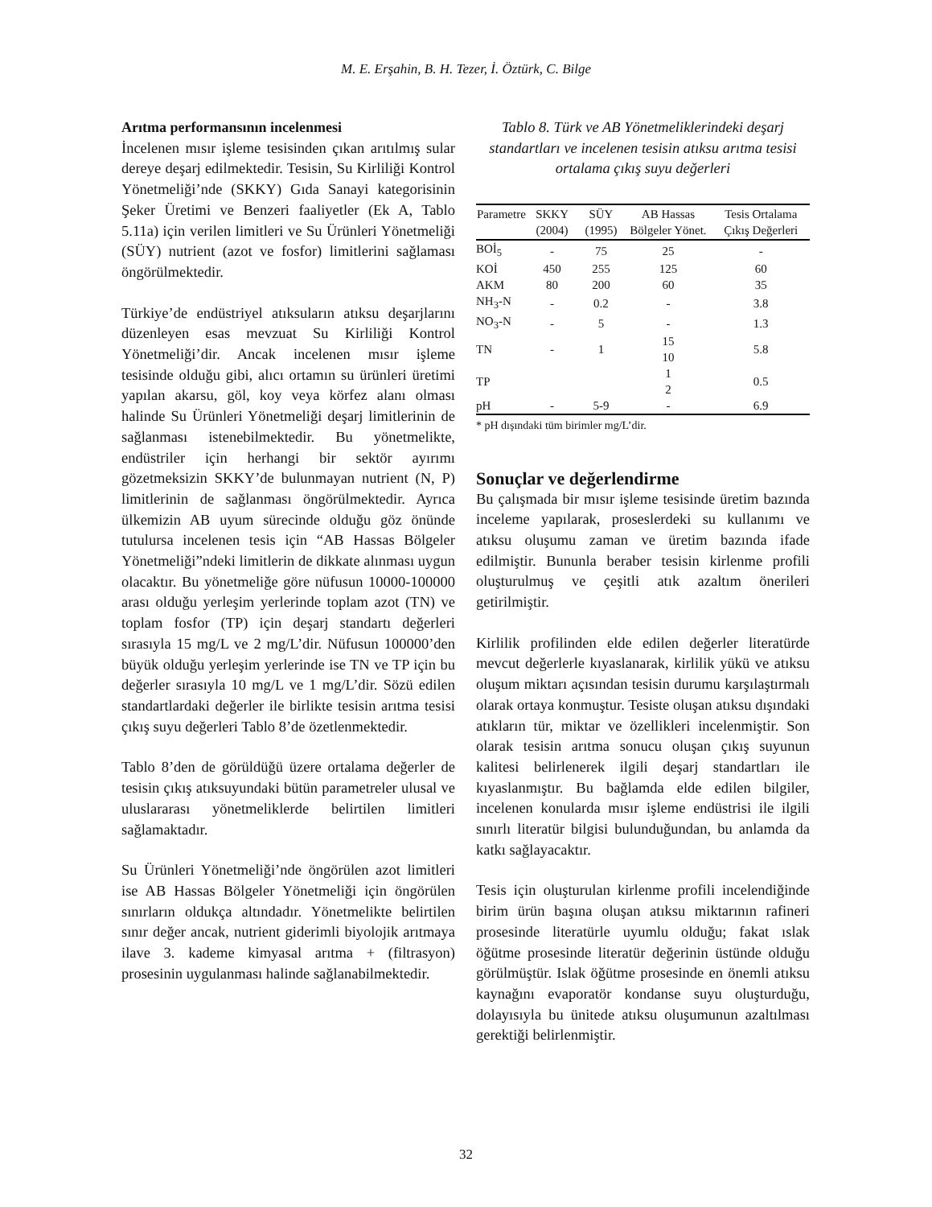M. E. Erşahin, B. H. Tezer, İ. Öztürk, C. Bilge
Arıtma performansının incelenmesi
İncelenen mısır işleme tesisinden çıkan arıtılmış sular dereye deşarj edilmektedir. Tesisin, Su Kirliliği Kontrol Yönetmeliği’nde (SKKY) Gıda Sanayi kategorisinin Şeker Üretimi ve Benzeri faaliyetler (Ek A, Tablo 5.11a) için verilen limitleri ve Su Ürünleri Yönetmeliği (SÜY) nutrient (azot ve fosfor) limitlerini sağlaması öngörülmektedir.
Türkiye’de endüstriyel atıksuların atıksu deşarjlarını düzenleyen esas mevzuat Su Kirliliği Kontrol Yönetmeliği’dir. Ancak incelenen mısır işleme tesisinde olduğu gibi, alıcı ortamın su ürünleri üretimi yapılan akarsu, göl, koy veya körfez alanı olması halinde Su Ürünleri Yönetmeliği deşarj limitlerinin de sağlanması istenebilmektedir. Bu yönetmelikte, endüstriler için herhangi bir sektör ayırımı gözetmeksizin SKKY’de bulunmayan nutrient (N, P) limitlerinin de sağlanması öngörülmektedir. Ayrıca ülkemizin AB uyum sürecinde olduğu göz önünde tutulursa incelenen tesis için “AB Hassas Bölgeler Yönetmeliği”ndeki limitlerin de dikkate alınması uygun olacaktır. Bu yönetmeliğe göre nüfusun 10000-100000 arası olduğu yerleşim yerlerinde toplam azot (TN) ve toplam fosfor (TP) için deşarj standartı değerleri sırasıyla 15 mg/L ve 2 mg/L’dir. Nüfusun 100000’den büyük olduğu yerleşim yerlerinde ise TN ve TP için bu değerler sırasıyla 10 mg/L ve 1 mg/L’dir. Sözü edilen standartlardaki değerler ile birlikte tesisin arıtma tesisi çıkış suyu değerleri Tablo 8’de özetlenmektedir.
Tablo 8’den de görüldüğü üzere ortalama değerler de tesisin çıkış atıksuyundaki bütün parametreler ulusal ve uluslararası yönetmeliklerde belirtilen limitleri sağlamaktadır.
Su Ürünleri Yönetmeliği’nde öngörülen azot limitleri ise AB Hassas Bölgeler Yönetmeliği için öngörülen sınırların oldukça altındadır. Yönetmelikte belirtilen sınır değer ancak, nutrient giderimli biyolojik arıtmaya ilave 3. kademe kimyasal arıtma + (filtrasyon) prosesinin uygulanması halinde sağlanabilmektedir.
Tablo 8. Türk ve AB Yönetmeliklerindeki deşarj standartları ve incelenen tesisin atıksu arıtma tesisi ortalama çıkış suyu değerleri
| Parametre | SKKY (2004) | SÜY (1995) | AB Hassas Bölgeler Yönet. | Tesis Ortalama Çıkış Değerleri |
| --- | --- | --- | --- | --- |
| BOİ<sub>5</sub> | - | 75 | 25 | - |
| KOİ | 450 | 255 | 125 | 60 |
| AKM | 80 | 200 | 60 | 35 |
| NH<sub>3</sub>-N | - | 0.2 | - | 3.8 |
| NO<sub>3</sub>-N | - | 5 | - | 1.3 |
| TN | - | 1 | 15 10 | 5.8 |
| TP | | | 1 2 | 0.5 |
| pH | - | 5-9 | - | 6.9 |
* pH dışındaki tüm birimler mg/L’dir.
Sonuçlar ve değerlendirme
Bu çalışmada bir mısır işleme tesisinde üretim bazında inceleme yapılarak, proseslerdeki su kullanımı ve atıksu oluşumu zaman ve üretim bazında ifade edilmiştir. Bununla beraber tesisin kirlenme profili oluşturulmuş ve çeşitli atık azaltım önerileri getirilmiştir.
Kirlilik profilinden elde edilen değerler literatürde mevcut değerlerle kıyaslanarak, kirlilik yükü ve atıksu oluşum miktarı açısından tesisin durumu karşılaştırmalı olarak ortaya konmuştur. Tesiste oluşan atıksu dışındaki atıkların tür, miktar ve özellikleri incelenmiştir. Son olarak tesisin arıtma sonucu oluşan çıkış suyunun kalitesi belirlenerek ilgili deşarj standartları ile kıyaslanmıştır. Bu bağlamda elde edilen bilgiler, incelenen konularda mısır işleme endüstrisi ile ilgili sınırlı literatür bilgisi bulunduğundan, bu anlamda da katkı sağlayacaktır.
Tesis için oluşturulan kirlenme profili incelendiğinde birim ürün başına oluşan atıksu miktarının rafineri prosesinde literatürle uyumlu olduğu; fakat ıslak öğütme prosesinde literatür değerinin üstünde olduğu görülmüştür. Islak öğütme prosesinde en önemli atıksu kaynağını evaporatör kondanse suyu oluşturduğu, dolayısıyla bu ünitede atıksu oluşumunun azaltılması gerektiği belirlenmiştir.
32